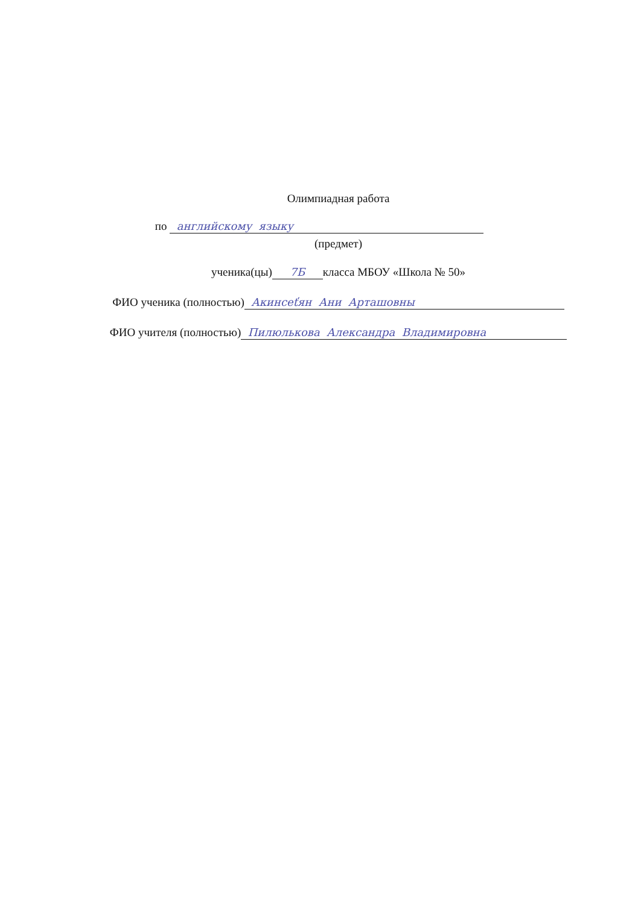Олимпиадная работа
по английскому языку
(предмет)
ученика(цы) 7Б класса МБОУ «Школа № 50»
ФИО ученика (полностью) Акинсеťян Ани Арташовны
ФИО учителя (полностью) Пилюлькова Александра Владимировна